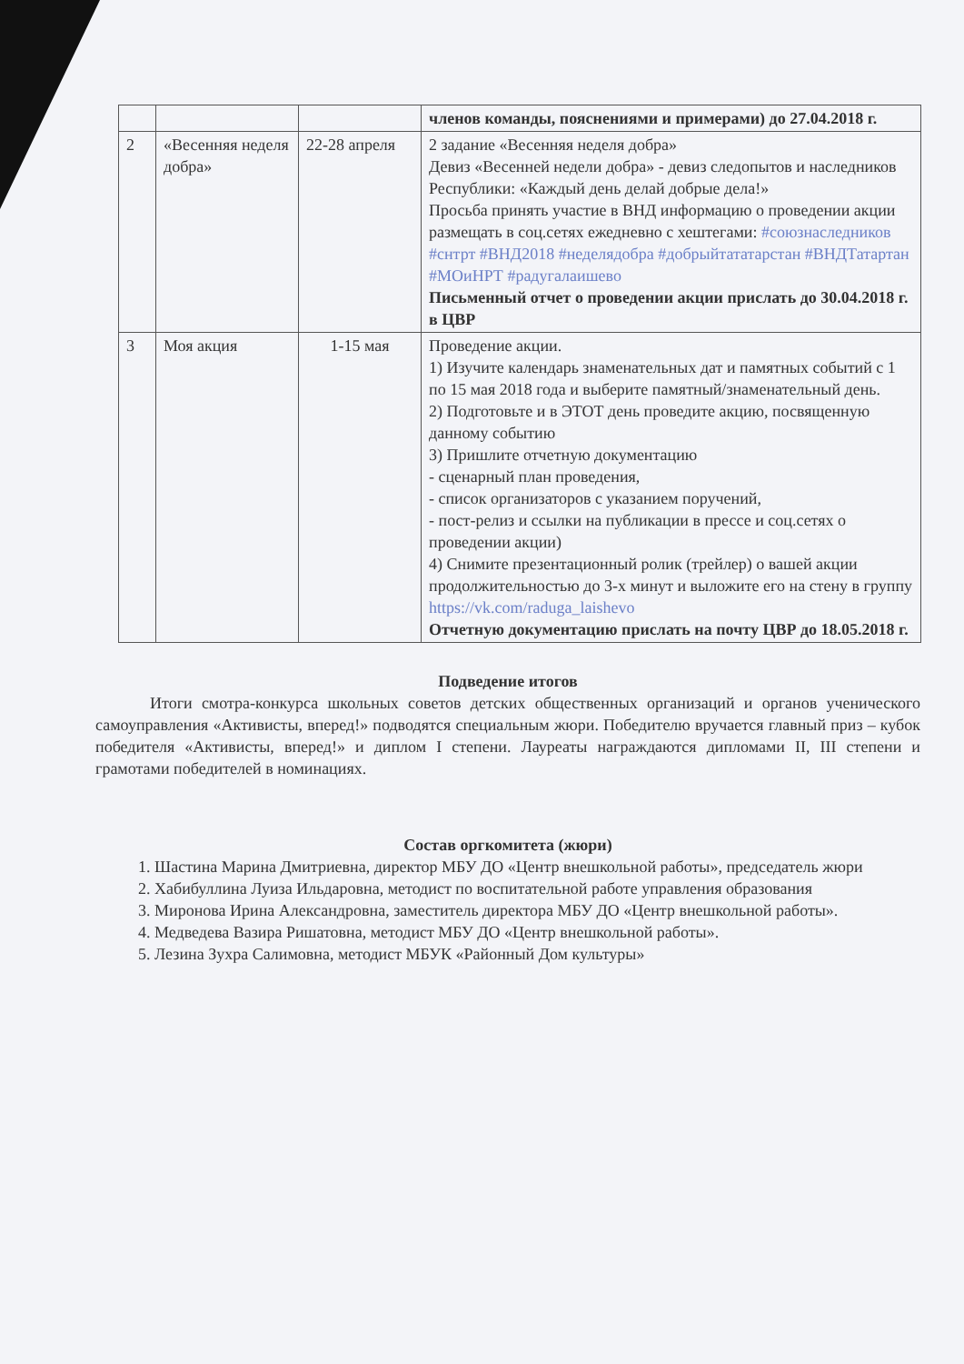| | | | членов команды, пояснениями и примерами) до 27.04.2018 г. |
| 2 | «Весенняя неделя добра» | 22-28 апреля | 2 задание «Весенняя неделя добра» Девиз «Весенней недели добра» - девиз следопытов и наследников Республики: «Каждый день делай добрые дела!» Просьба принять участие в ВНД информацию о проведении акции размещать в соц.сетях ежедневно с хештегами: #союзнаследников #снтрт #ВНД2018 #неделядобра #добрыйтататарстан #ВНДТатартан #МОиНРТ #радугалаишево Письменный отчет о проведении акции прислать до 30.04.2018 г. в ЦВР |
| 3 | Моя акция | 1-15 мая | Проведение акции. 1) Изучите календарь знаменательных дат и памятных событий с 1 по 15 мая 2018 года и выберите памятный/знаменательный день. 2) Подготовьте и в ЭТОТ день проведите акцию, посвященную данному событию 3) Пришлите отчетную документацию - сценарный план проведения, - список организаторов с указанием поручений, - пост-релиз и ссылки на публикации в прессе и соц.сетях о проведении акции) 4) Снимите презентационный ролик (трейлер) о вашей акции продолжительностью до 3-х минут и выложите его на стену в группу https://vk.com/raduga_laishevo Отчетную документацию прислать на почту ЦВР до 18.05.2018 г. |
Подведение итогов
Итоги смотра-конкурса школьных советов детских общественных организаций и органов ученического самоуправления «Активисты, вперед!» подводятся специальным жюри. Победителю вручается главный приз – кубок победителя «Активисты, вперед!» и диплом I степени. Лауреаты награждаются дипломами II, III степени и грамотами победителей в номинациях.
Состав оргкомитета (жюри)
1. Шастина Марина Дмитриевна, директор МБУ ДО «Центр внешкольной работы», председатель жюри
2. Хабибуллина Луиза Ильдаровна, методист по воспитательной работе управления образования
3. Миронова Ирина Александровна, заместитель директора МБУ ДО «Центр внешкольной работы».
4. Медведева Вазира Ришатовна, методист МБУ ДО «Центр внешкольной работы».
5. Лезина Зухра Салимовна, методист МБУК «Районный Дом культуры»